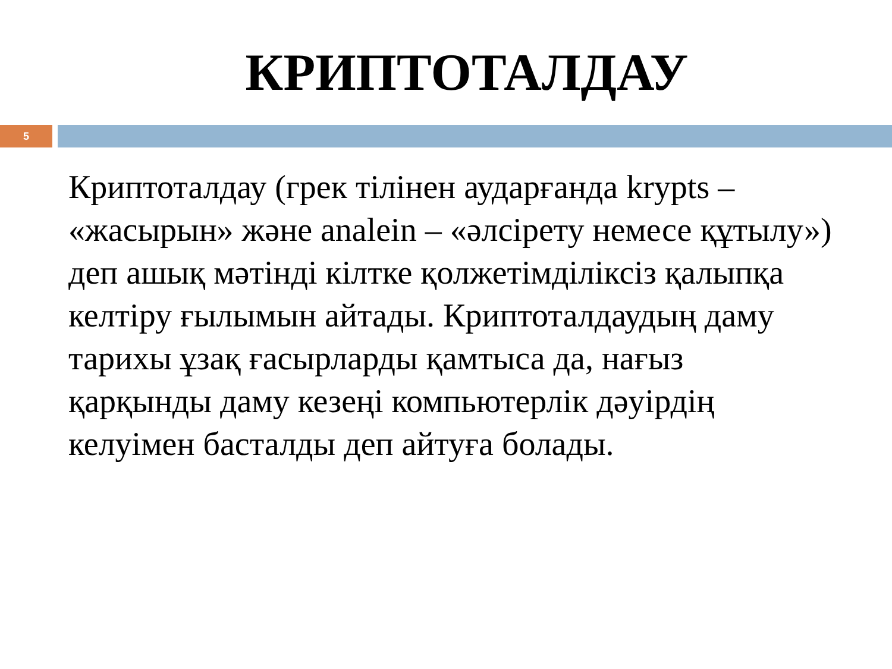КРИПТОТАЛДАУ
5
Криптоталдау (грек тілінен аударғанда krypts – «жасырын» және analein – «әлсірету немесе құтылу») деп ашық мәтінді кілтке қолжетімділіксіз қалыпқа келтіру ғылымын айтады. Криптоталдаудың даму тарихы ұзақ ғасырларды қамтыса да, нағыз қарқынды даму кезеңі компьютерлік дәуірдің келуімен басталды деп айтуға болады.